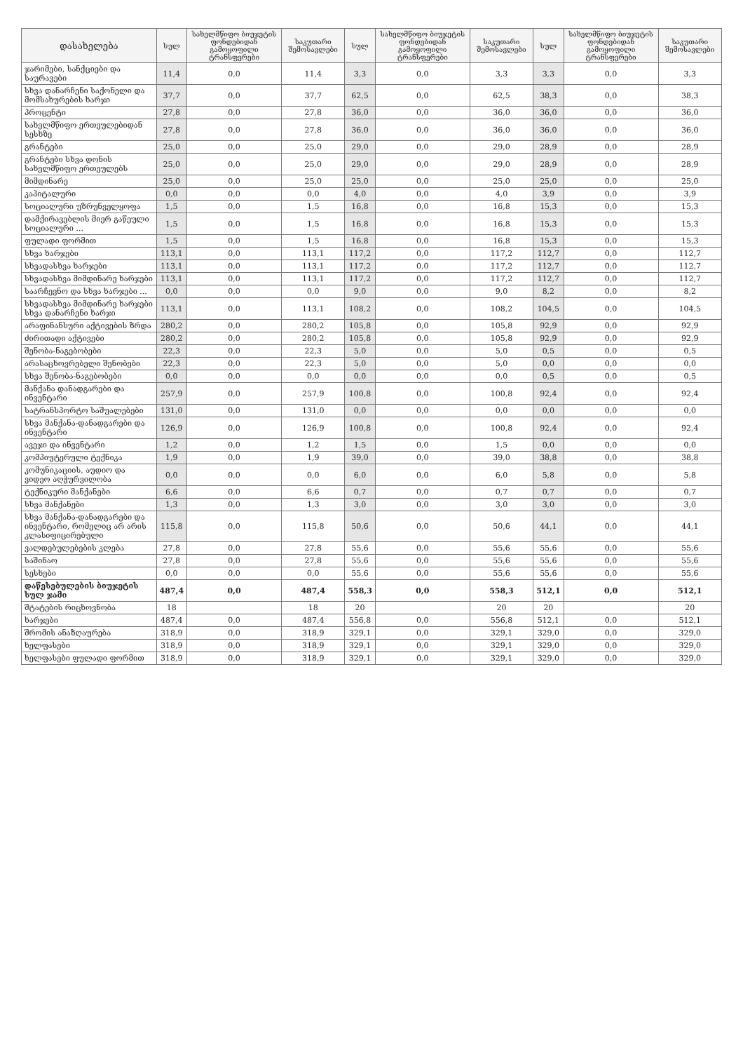| დასახელება | სულ | სახელმწიფო ბიუჯეტის ფონდებიდან გამოყოფილი ტრანსფერები | საკუთარი შემოსავლები | სულ | სახელმწიფო ბიუჯეტის ფონდებიდან გამოყოფილი ტრანსფერები | საკუთარი შემოსავლები | სულ | სახელმწიფო ბიუჯეტის ფონდებიდან გამოყოფილი ტრანსფერები | საკუთარი შემოსავლები |
| --- | --- | --- | --- | --- | --- | --- | --- | --- | --- |
| ჯარიმები, სანქციები და საურავები | 11,4 | 0,0 | 11,4 | 3,3 | 0,0 | 3,3 | 3,3 | 0,0 | 3,3 |
| სხვა დანარჩენი საქონელი და მომსახურების ხარჯი | 37,7 | 0,0 | 37,7 | 62,5 | 0,0 | 62,5 | 38,3 | 0,0 | 38,3 |
| პროცენტი | 27,8 | 0,0 | 27,8 | 36,0 | 0,0 | 36,0 | 36,0 | 0,0 | 36,0 |
| სახელმწიფო ერთეულებიდან სესხზე | 27,8 | 0,0 | 27,8 | 36,0 | 0,0 | 36,0 | 36,0 | 0,0 | 36,0 |
| გრანტები | 25,0 | 0,0 | 25,0 | 29,0 | 0,0 | 29,0 | 28,9 | 0,0 | 28,9 |
| გრანტები სხვა დონის სახელმწიფო ერთეულებს | 25,0 | 0,0 | 25,0 | 29,0 | 0,0 | 29,0 | 28,9 | 0,0 | 28,9 |
| მიმდინარე | 25,0 | 0,0 | 25,0 | 25,0 | 0,0 | 25,0 | 25,0 | 0,0 | 25,0 |
| კაპიტალური | 0,0 | 0,0 | 0,0 | 4,0 | 0,0 | 4,0 | 3,9 | 0,0 | 3,9 |
| სოციალური უზრუნველყოფა | 1,5 | 0,0 | 1,5 | 16,8 | 0,0 | 16,8 | 15,3 | 0,0 | 15,3 |
| დამქირავებლის მიერ გაწეული სოციალური ... | 1,5 | 0,0 | 1,5 | 16,8 | 0,0 | 16,8 | 15,3 | 0,0 | 15,3 |
| ფულადი ფორმით | 1,5 | 0,0 | 1,5 | 16,8 | 0,0 | 16,8 | 15,3 | 0,0 | 15,3 |
| სხვა ხარჯები | 113,1 | 0,0 | 113,1 | 117,2 | 0,0 | 117,2 | 112,7 | 0,0 | 112,7 |
| სხვადასხვა ხარჯები | 113,1 | 0,0 | 113,1 | 117,2 | 0,0 | 117,2 | 112,7 | 0,0 | 112,7 |
| სხვადასხვა მიმდინარე ხარჯები | 113,1 | 0,0 | 113,1 | 117,2 | 0,0 | 117,2 | 112,7 | 0,0 | 112,7 |
| საარჩევნო და სხვა ხარჯები ... | 0,0 | 0,0 | 0,0 | 9,0 | 0,0 | 9,0 | 8,2 | 0,0 | 8,2 |
| სხვადასხვა მიმდინარე ხარჯები სხვა დანარჩენი ხარჯი | 113,1 | 0,0 | 113,1 | 108,2 | 0,0 | 108,2 | 104,5 | 0,0 | 104,5 |
| არაფინანსური აქტივების ზრდა | 280,2 | 0,0 | 280,2 | 105,8 | 0,0 | 105,8 | 92,9 | 0,0 | 92,9 |
| ძირითადი აქტივები | 280,2 | 0,0 | 280,2 | 105,8 | 0,0 | 105,8 | 92,9 | 0,0 | 92,9 |
| შენობა-ნაგებობები | 22,3 | 0,0 | 22,3 | 5,0 | 0,0 | 5,0 | 0,5 | 0,0 | 0,5 |
| არასაცხოვრებელი შენობები | 22,3 | 0,0 | 22,3 | 5,0 | 0,0 | 5,0 | 0,0 | 0,0 | 0,0 |
| სხვა შენობა-ნაგებობები | 0,0 | 0,0 | 0,0 | 0,0 | 0,0 | 0,0 | 0,5 | 0,0 | 0,5 |
| მანქანა დანადგარები და ინვენტარი | 257,9 | 0,0 | 257,9 | 100,8 | 0,0 | 100,8 | 92,4 | 0,0 | 92,4 |
| სატრანსპორტო საშუალებები | 131,0 | 0,0 | 131,0 | 0,0 | 0,0 | 0,0 | 0,0 | 0,0 | 0,0 |
| სხვა მანქანა-დანადგარები და ინვენტარი | 126,9 | 0,0 | 126,9 | 100,8 | 0,0 | 100,8 | 92,4 | 0,0 | 92,4 |
| ავეჯი და ინვენტარი | 1,2 | 0,0 | 1,2 | 1,5 | 0,0 | 1,5 | 0,0 | 0,0 | 0,0 |
| კომპიუტერული ტექნიკა | 1,9 | 0,0 | 1,9 | 39,0 | 0,0 | 39,0 | 38,8 | 0,0 | 38,8 |
| კომუნიკაციის, აუდიო და ვიდეო აღჭურვილობა | 0,0 | 0,0 | 0,0 | 6,0 | 0,0 | 6,0 | 5,8 | 0,0 | 5,8 |
| ტექნიკური მანქანები | 6,6 | 0,0 | 6,6 | 0,7 | 0,0 | 0,7 | 0,7 | 0,0 | 0,7 |
| სხვა მანქანები | 1,3 | 0,0 | 1,3 | 3,0 | 0,0 | 3,0 | 3,0 | 0,0 | 3,0 |
| სხვა მანქანა-დანადგარები და ინვენტარი, რომელიც არ არის კლასიფიცირებული | 115,8 | 0,0 | 115,8 | 50,6 | 0,0 | 50,6 | 44,1 | 0,0 | 44,1 |
| ვალდებულებების კლება | 27,8 | 0,0 | 27,8 | 55,6 | 0,0 | 55,6 | 55,6 | 0,0 | 55,6 |
| საშინაო | 27,8 | 0,0 | 27,8 | 55,6 | 0,0 | 55,6 | 55,6 | 0,0 | 55,6 |
| სესხები | 0,0 | 0,0 | 0,0 | 55,6 | 0,0 | 55,6 | 55,6 | 0,0 | 55,6 |
| დაწესებულების ბიუჯეტის სულ ჯამი | 487,4 | 0,0 | 487,4 | 558,3 | 0,0 | 558,3 | 512,1 | 0,0 | 512,1 |
| შტატების რიცხოვნობა | 18 | | 18 | 20 | | 20 | 20 | | 20 |
| ხარჯები | 487,4 | 0,0 | 487,4 | 556,8 | 0,0 | 556,8 | 512,1 | 0,0 | 512,1 |
| შრომის ანაზღაურება | 318,9 | 0,0 | 318,9 | 329,1 | 0,0 | 329,1 | 329,0 | 0,0 | 329,0 |
| ხელფასები | 318,9 | 0,0 | 318,9 | 329,1 | 0,0 | 329,1 | 329,0 | 0,0 | 329,0 |
| ხელფასები ფულადი ფორმით | 318,9 | 0,0 | 318,9 | 329,1 | 0,0 | 329,1 | 329,0 | 0,0 | 329,0 |